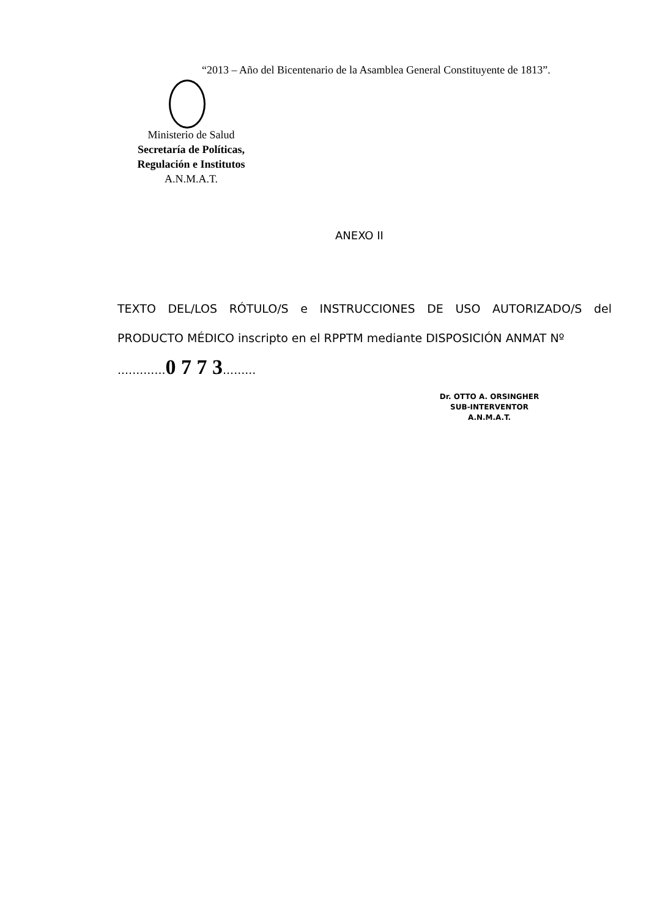“2013 – Año del Bicentenario de la Asamblea General Constituyente de 1813”.
Ministerio de Salud
Secretaría de Políticas,
Regulación e Institutos
A.N.M.A.T.
ANEXO II
TEXTO DEL/LOS RÓTULO/S e INSTRUCCIONES DE USO AUTORIZADO/S del PRODUCTO MÉDICO inscripto en el RPPTM mediante DISPOSICIÓN ANMAT Nº
.............0 7 7 3.........
Dr. OTTO A. ORSINGHER
SUB-INTERVENTOR
A.N.M.A.T.